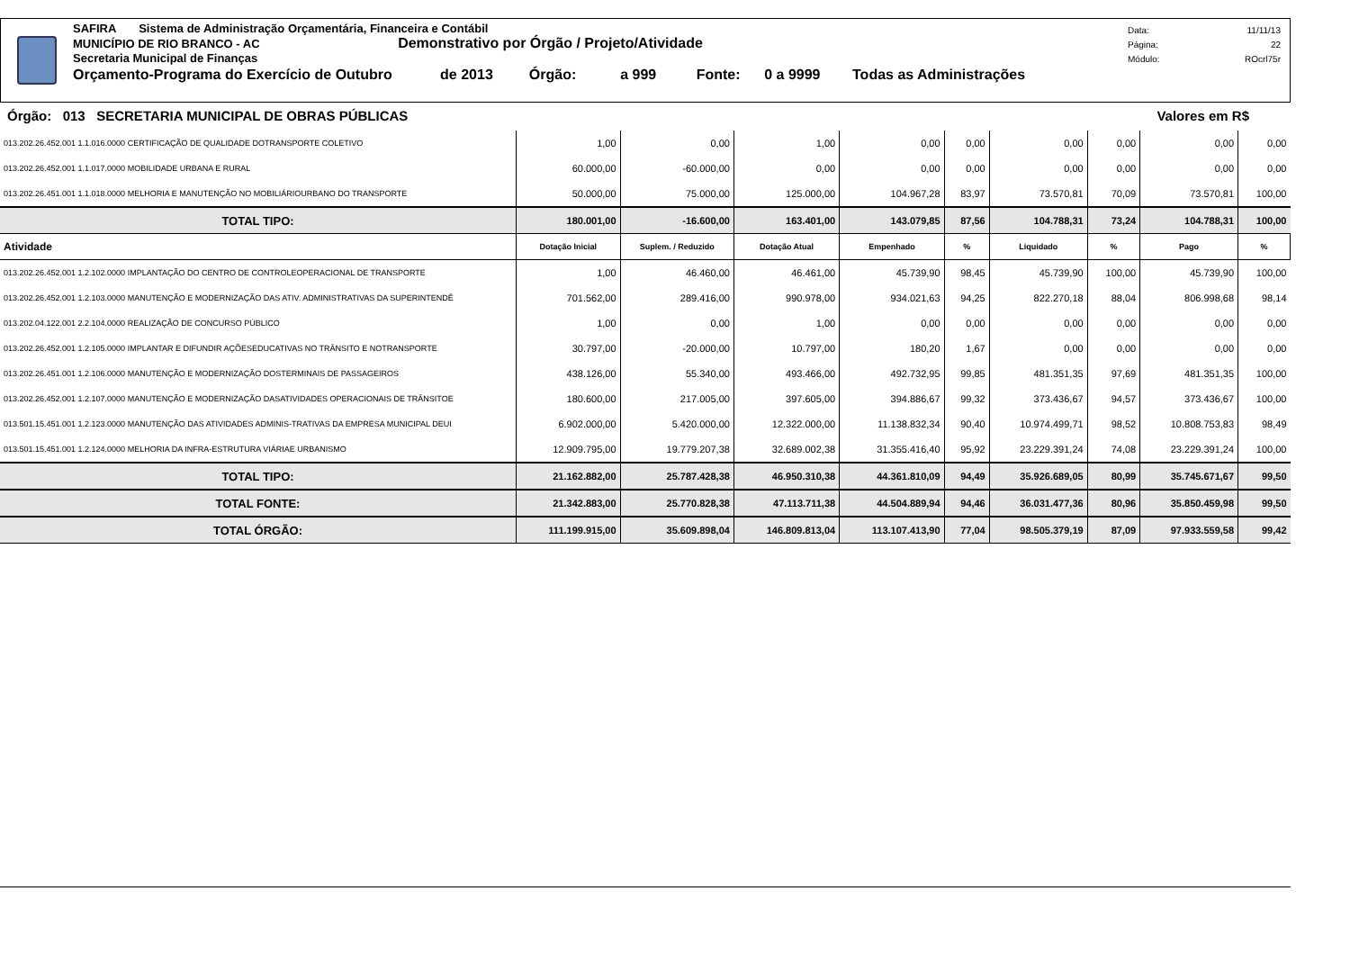SAFIRA Sistema de Administração Orçamentária, Financeira e Contábil
MUNICÍPIO DE RIO BRANCO - AC Demonstrativo por Órgão / Projeto/Atividade
Secretaria Municipal de Finanças
Orçamento-Programa do Exercício de Outubro de 2013 Órgão: a 999 Fonte: 0 a 9999 Todas as Administrações
Data: 11/11/13
Página: 22
Módulo: ROcrl75r
Órgão: 013 SECRETARIA MUNICIPAL DE OBRAS PÚBLICAS Valores em R$
| 013.202.26.452.001 1.1.016.0000 CERTIFICAÇÃO DE QUALIDADE DOTRANSPORTE COLETIVO | 1,00 | 0,00 | 1,00 | 0,00 | 0,00 | 0,00 | 0,00 | 0,00 | 0,00 |
| 013.202.26.452.001 1.1.017.0000 MOBILIDADE URBANA E RURAL | 60.000,00 | -60.000,00 | 0,00 | 0,00 | 0,00 | 0,00 | 0,00 | 0,00 | 0,00 |
| 013.202.26.451.001 1.1.018.0000 MELHORIA E MANUTENÇÃO NO MOBILIÁRIOURBANO DO TRANSPORTE | 50.000,00 | 75.000,00 | 125.000,00 | 104.967,28 | 83,97 | 73.570,81 | 70,09 | 73.570,81 | 100,00 |
| TOTAL TIPO: | 180.001,00 | -16.600,00 | 163.401,00 | 143.079,85 | 87,56 | 104.788,31 | 73,24 | 104.788,31 | 100,00 |
| Atividade | Dotação Inicial | Suplem. / Reduzido | Dotação Atual | Empenhado | % | Liquidado | % | Pago | % |
| 013.202.26.452.001 1.2.102.0000 IMPLANTAÇÃO DO CENTRO DE CONTROLEOPERACIONAL DE TRANSPORTE | 1,00 | 46.460,00 | 46.461,00 | 45.739,90 | 98,45 | 45.739,90 | 100,00 | 45.739,90 | 100,00 |
| 013.202.26.452.001 1.2.103.0000 MANUTENÇÃO E MODERNIZAÇÃO DAS ATIV. ADMINISTRATIVAS DA SUPERINTENDÊ | 701.562,00 | 289.416,00 | 990.978,00 | 934.021,63 | 94,25 | 822.270,18 | 88,04 | 806.998,68 | 98,14 |
| 013.202.04.122.001 2.2.104.0000 REALIZAÇÃO DE CONCURSO PÚBLICO | 1,00 | 0,00 | 1,00 | 0,00 | 0,00 | 0,00 | 0,00 | 0,00 | 0,00 |
| 013.202.26.452.001 1.2.105.0000 IMPLANTAR E DIFUNDIR AÇÕESEDUCATIVAS NO TRÂNSITO E NOTRANSPORTE | 30.797,00 | -20.000,00 | 10.797,00 | 180,20 | 1,67 | 0,00 | 0,00 | 0,00 | 0,00 |
| 013.202.26.451.001 1.2.106.0000 MANUTENÇÃO E MODERNIZAÇÃO DOSTERMINAIS DE PASSAGEIROS | 438.126,00 | 55.340,00 | 493.466,00 | 492.732,95 | 99,85 | 481.351,35 | 97,69 | 481.351,35 | 100,00 |
| 013.202.26.452.001 1.2.107.0000 MANUTENÇÃO E MODERNIZAÇÃO DASATIVIDADES OPERACIONAIS DE TRÂNSITOE | 180.600,00 | 217.005,00 | 397.605,00 | 394.886,67 | 99,32 | 373.436,67 | 94,57 | 373.436,67 | 100,00 |
| 013.501.15.451.001 1.2.123.0000 MANUTENÇÃO DAS ATIVIDADES ADMINIS-TRATIVAS DA EMPRESA MUNICIPAL DEUI | 6.902.000,00 | 5.420.000,00 | 12.322.000,00 | 11.138.832,34 | 90,40 | 10.974.499,71 | 98,52 | 10.808.753,83 | 98,49 |
| 013.501.15.451.001 1.2.124.0000 MELHORIA DA INFRA-ESTRUTURA VIÁRIAE URBANISMO | 12.909.795,00 | 19.779.207,38 | 32.689.002,38 | 31.355.416,40 | 95,92 | 23.229.391,24 | 74,08 | 23.229.391,24 | 100,00 |
| TOTAL TIPO: | 21.162.882,00 | 25.787.428,38 | 46.950.310,38 | 44.361.810,09 | 94,49 | 35.926.689,05 | 80,99 | 35.745.671,67 | 99,50 |
| TOTAL FONTE: | 21.342.883,00 | 25.770.828,38 | 47.113.711,38 | 44.504.889,94 | 94,46 | 36.031.477,36 | 80,96 | 35.850.459,98 | 99,50 |
| TOTAL ÓRGÃO: | 111.199.915,00 | 35.609.898,04 | 146.809.813,04 | 113.107.413,90 | 77,04 | 98.505.379,19 | 87,09 | 97.933.559,58 | 99,42 |